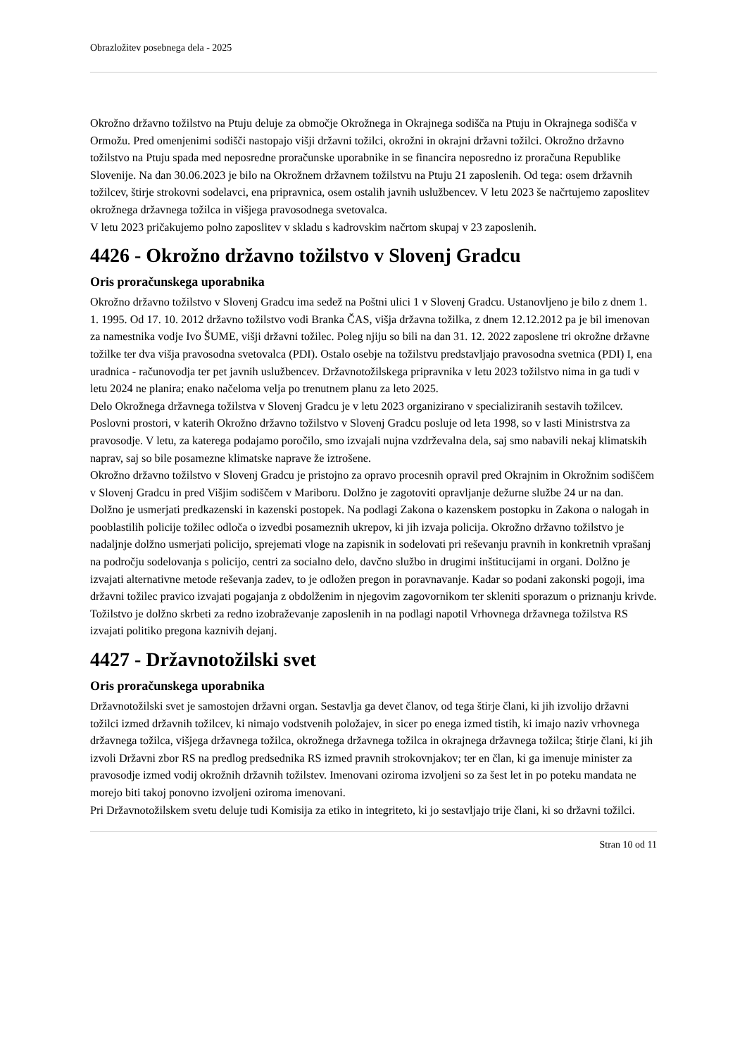Obrazložitev posebnega dela - 2025
Okrožno državno tožilstvo na Ptuju deluje za območje Okrožnega in Okrajnega sodišča na Ptuju in Okrajnega sodišča v Ormožu. Pred omenjenimi sodišči nastopajo višji državni tožilci, okrožni in okrajni državni tožilci. Okrožno državno tožilstvo na Ptuju spada med neposredne proračunske uporabnike in se financira neposredno iz proračuna Republike Slovenije. Na dan 30.06.2023 je bilo na Okrožnem državnem tožilstvu na Ptuju 21 zaposlenih. Od tega: osem državnih tožilcev, štirje strokovni sodelavci, ena pripravnica, osem ostalih javnih uslužbencev. V letu 2023 še načrtujemo zaposlitev okrožnega državnega tožilca in višjega pravosodnega svetovalca.
V letu 2023 pričakujemo polno zaposlitev v skladu s kadrovskim načrtom skupaj v 23 zaposlenih.
4426 - Okrožno državno tožilstvo v Slovenj Gradcu
Oris proračunskega uporabnika
Okrožno državno tožilstvo v Slovenj Gradcu ima sedež na Poštni ulici 1 v Slovenj Gradcu. Ustanovljeno je bilo z dnem 1. 1. 1995. Od 17. 10. 2012 državno tožilstvo vodi Branka ČAS, višja državna tožilka, z dnem 12.12.2012 pa je bil imenovan za namestnika vodje Ivo ŠUME, višji državni tožilec. Poleg njiju so bili na dan 31. 12. 2022 zaposlene tri okrožne državne tožilke ter dva višja pravosodna svetovalca (PDI). Ostalo osebje na tožilstvu predstavljajo pravosodna svetnica (PDI) I, ena uradnica - računovodja ter pet javnih uslužbencev. Državnotožilskega pripravnika v letu 2023 tožilstvo nima in ga tudi v letu 2024 ne planira; enako načeloma velja po trenutnem planu za leto 2025.
Delo Okrožnega državnega tožilstva v Slovenj Gradcu je v letu 2023 organizirano v specializiranih sestavih tožilcev.
Poslovni prostori, v katerih Okrožno državno tožilstvo v Slovenj Gradcu posluje od leta 1998, so v lasti Ministrstva za pravosodje. V letu, za katerega podajamo poročilo, smo izvajali nujna vzdrževalna dela, saj smo nabavili nekaj klimatskih naprav, saj so bile posamezne klimatske naprave že iztrošene.
Okrožno državno tožilstvo v Slovenj Gradcu je pristojno za opravo procesnih opravil pred Okrajnim in Okrožnim sodiščem v Slovenj Gradcu in pred Višjim sodiščem v Mariboru. Dolžno je zagotoviti opravljanje dežurne službe 24 ur na dan. Dolžno je usmerjati predkazenski in kazenski postopek. Na podlagi Zakona o kazenskem postopku in Zakona o nalogah in pooblastilih policije tožilec odloča o izvedbi posameznih ukrepov, ki jih izvaja policija. Okrožno državno tožilstvo je nadaljnje dolžno usmerjati policijo, sprejemati vloge na zapisnik in sodelovati pri reševanju pravnih in konkretnih vprašanj na področju sodelovanja s policijo, centri za socialno delo, davčno službo in drugimi inštitucijami in organi. Dolžno je izvajati alternativne metode reševanja zadev, to je odložen pregon in poravnavanje. Kadar so podani zakonski pogoji, ima državni tožilec pravico izvajati pogajanja z obdolženim in njegovim zagovornikom ter skleniti sporazum o priznanju krivde.
Tožilstvo je dolžno skrbeti za redno izobraževanje zaposlenih in na podlagi napotil Vrhovnega državnega tožilstva RS izvajati politiko pregona kaznivih dejanj.
4427 - Državnotožilski svet
Oris proračunskega uporabnika
Državnotožilski svet je samostojen državni organ. Sestavlja ga devet članov, od tega štirje člani, ki jih izvolijo državni tožilci izmed državnih tožilcev, ki nimajo vodstvenih položajev, in sicer po enega izmed tistih, ki imajo naziv vrhovnega državnega tožilca, višjega državnega tožilca, okrožnega državnega tožilca in okrajnega državnega tožilca; štirje člani, ki jih izvoli Državni zbor RS na predlog predsednika RS izmed pravnih strokovnjakov; ter en član, ki ga imenuje minister za pravosodje izmed vodij okrožnih državnih tožilstev. Imenovani oziroma izvoljeni so za šest let in po poteku mandata ne morejo biti takoj ponovno izvoljeni oziroma imenovani.
Pri Državnotožilskem svetu deluje tudi Komisija za etiko in integriteto, ki jo sestavljajo trije člani, ki so državni tožilci.
Stran 10 od 11